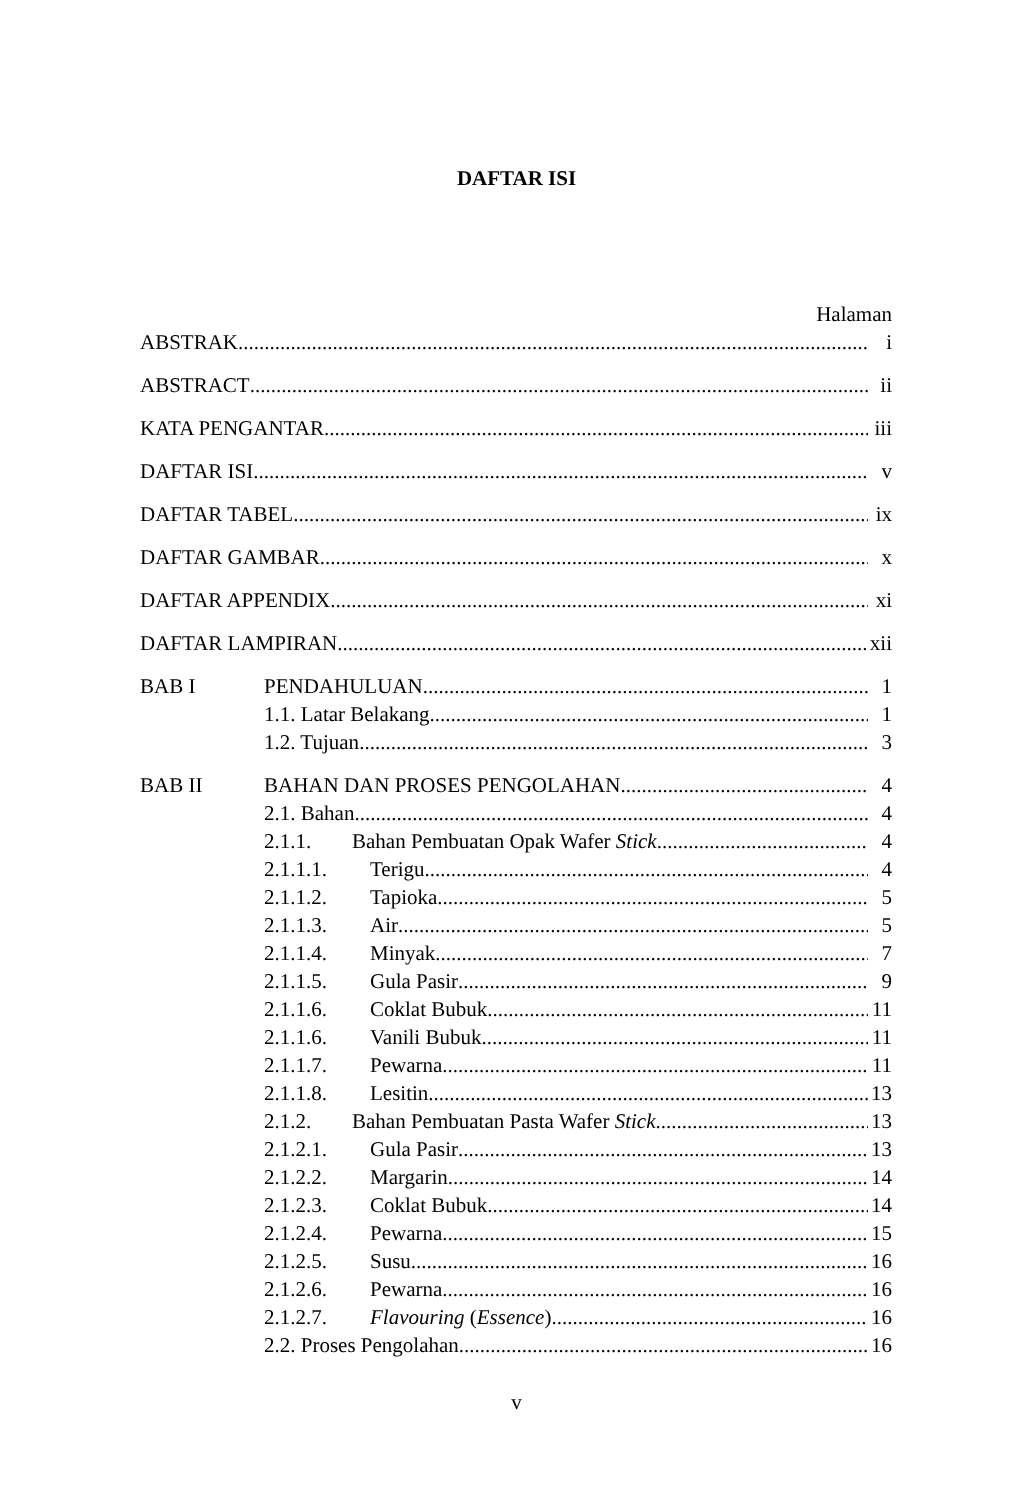DAFTAR ISI
Halaman
ABSTRAK i
ABSTRACT ii
KATA PENGANTAR iii
DAFTAR ISI v
DAFTAR TABEL ix
DAFTAR GAMBAR x
DAFTAR APPENDIX xi
DAFTAR LAMPIRAN xii
BAB I PENDAHULUAN 1
1.1. Latar Belakang 1
1.2. Tujuan 3
BAB II BAHAN DAN PROSES PENGOLAHAN 4
2.1. Bahan 4
2.1.1. Bahan Pembuatan Opak Wafer Stick 4
2.1.1.1. Terigu 4
2.1.1.2. Tapioka 5
2.1.1.3. Air 5
2.1.1.4. Minyak 7
2.1.1.5. Gula Pasir 9
2.1.1.6. Coklat Bubuk 11
2.1.1.6. Vanili Bubuk 11
2.1.1.7. Pewarna 11
2.1.1.8. Lesitin 13
2.1.2. Bahan Pembuatan Pasta Wafer Stick 13
2.1.2.1. Gula Pasir 13
2.1.2.2. Margarin 14
2.1.2.3. Coklat Bubuk 14
2.1.2.4. Pewarna 15
2.1.2.5. Susu 16
2.1.2.6. Pewarna 16
2.1.2.7. Flavouring (Essence) 16
2.2. Proses Pengolahan 16
v